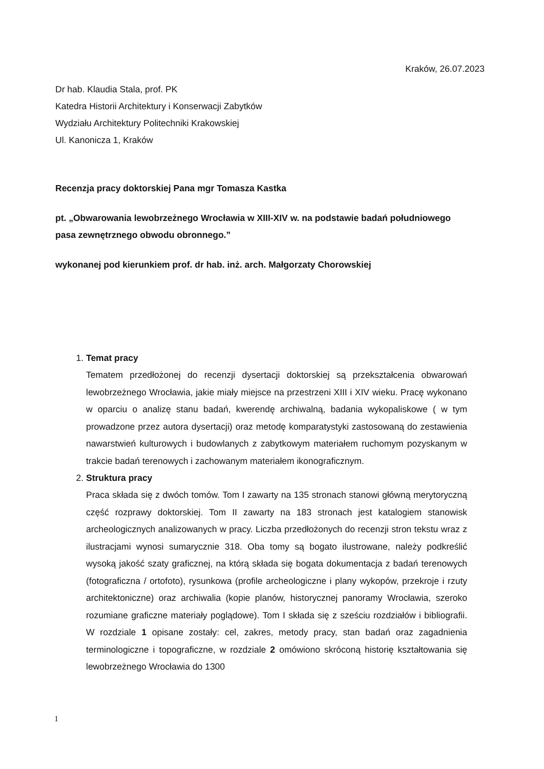Kraków, 26.07.2023
Dr hab. Klaudia Stala, prof. PK
Katedra Historii Architektury i Konserwacji Zabytków
Wydziału Architektury Politechniki Krakowskiej
Ul. Kanonicza 1, Kraków
Recenzja pracy doktorskiej Pana mgr Tomasza Kastka
pt. „Obwarowania lewobrzeżnego Wrocławia w XIII-XIV w. na podstawie badań południowego pasa zewnętrznego obwodu obronnego.”
wykonanej pod kierunkiem prof. dr hab. inż. arch. Małgorzaty Chorowskiej
1.
Temat pracy
Tematem przedłożonej do recenzji dysertacji doktorskiej są przekształcenia obwarowań lewobrzeżnego Wrocławia, jakie miały miejsce na przestrzeni XIII i XIV wieku. Pracę wykonano w oparciu o analizę stanu badań, kwerendę archiwalną, badania wykopaliskowe ( w tym prowadzone przez autora dysertacji) oraz metodę komparatystyki zastosowaną do zestawienia nawarstwień kulturowych i budowlanych z zabytkowym materiałem ruchomym pozyskanym w trakcie badań terenowych i zachowanym materiałem ikonograficznym.
2.
Struktura pracy
Praca składa się z dwóch tomów. Tom I zawarty na 135 stronach stanowi główną merytoryczną część rozprawy doktorskiej. Tom II zawarty na 183 stronach jest katalogiem stanowisk archeologicznych analizowanych w pracy. Liczba przedłożonych do recenzji stron tekstu wraz z ilustracjami wynosi sumarycznie 318. Oba tomy są bogato ilustrowane, należy podkreślić wysoką jakość szaty graficznej, na którą składa się bogata dokumentacja z badań terenowych (fotograficzna / ortofoto), rysunkowa (profile archeologiczne i plany wykopów, przekroje i rzuty architektoniczne) oraz archiwalia (kopie planów, historycznej panoramy Wrocławia, szeroko rozumiane graficzne materiały poglądowe). Tom I składa się z sześciu rozdziałów i bibliografii. W rozdziale 1 opisane zostały: cel, zakres, metody pracy, stan badań oraz zagadnienia terminologiczne i topograficzne, w rozdziale 2 omówiono skróconą historię kształtowania się lewobrzeżnego Wrocławia do 1300
1